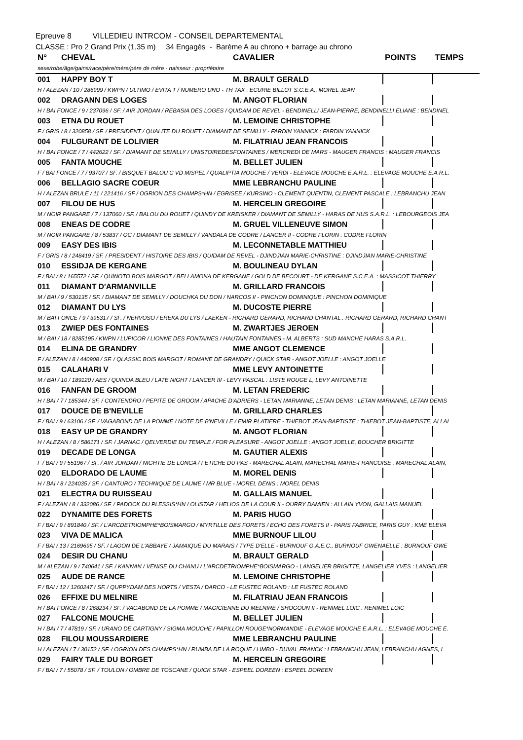Epreuve 8 VILLEDIEU INTRCOM - CONSEIL DEPARTEMENTAL
CLASSE : Pro 2 Grand Prix (1,35 m) 34 Engagés - Barème A au chrono + barrage au chrono
| N° | CHEVAL | CAVALIER | POINTS | TEMPS |
| --- | --- | --- | --- | --- |
| sexe/robe/âge/gains/race/père/mère/père de mère - naisseur : propriétaire | | | | |
| 001 | HAPPY BOY T | M. BRAULT GERALD | | |
| H / ALEZAN / 10 / 286999 / KWPN / ULTIMO / EVITA T / NUMERO UNO - TH TAX : ECURIE BILLOT S.C.E.A., MOREL JEAN | | | | |
| 002 | DRAGANN DES LOGES | M. ANGOT FLORIAN | | |
| H / BAI FONCE / 9 / 237096 / SF. / AIR JORDAN / REBASIA DES LOGES / QUIDAM DE REVEL - BENDINELLI JEAN-PIERRE, BENDINELLI ELIANE : BENDINEL | | | | |
| 003 | ETNA DU ROUET | M. LEMOINE CHRISTOPHE | | |
| F / GRIS / 8 / 320858 / SF. / PRESIDENT / QUALITE DU ROUET / DIAMANT DE SEMILLY - FARDIN YANNICK : FARDIN YANNICK | | | | |
| 004 | FULGURANT DE LOLIVIER | M. FILATRIAU JEAN FRANCOIS | | |
| H / BAI FONCE / 7 / 442622 / SF. / DIAMANT DE SEMILLY / UNISTOIREDESFONTAINES / MERCREDI DE MARS - MAUGER FRANCIS : MAUGER FRANCIS | | | | |
| 005 | FANTA MOUCHE | M. BELLET JULIEN | | |
| F / BAI FONCE / 7 / 93707 / SF. / BISQUET BALOU C VD MISPEL / QUALIPTIA MOUCHE / VERDI - ELEVAGE MOUCHE E.A.R.L. : ELEVAGE MOUCHE E.A.R.L. | | | | |
| 006 | BELLAGIO SACRE COEUR | MME LEBRANCHU PAULINE | | |
| H / ALEZAN BRULE / 11 / 221416 / SF / OGRION DES CHAMPS*HN / EGRISEE / KURSINO - CLEMENT QUENTIN, CLEMENT PASCALE : LEBRANCHU JEAN | | | | |
| 007 | FILOU DE HUS | M. HERCELIN GREGOIRE | | |
| M / NOIR PANGARE / 7 / 137060 / SF. / BALOU DU ROUET / QUINDY DE KREISKER / DIAMANT DE SEMILLY - HARAS DE HUS S.A.R.L. : LEBOURGEOIS JEA | | | | |
| 008 | ENEAS DE CODRE | M. GRUEL VILLENEUVE SIMON | | |
| M / NOIR PANGARE / 8 / 53837 / OC / DIAMANT DE SEMILLY / VANDALA DE CODRE / LANCER II - CODRE FLORIN : CODRE FLORIN | | | | |
| 009 | EASY DES IBIS | M. LECONNETABLE MATTHIEU | | |
| F / GRIS / 8 / 248419 / SF. / PRESIDENT / HISTOIRE DES IBIS / QUIDAM DE REVEL - DJINDJIAN MARIE-CHRISTINE : DJINDJIAN MARIE-CHRISTINE | | | | |
| 010 | ESSIDJA DE KERGANE | M. BOULINEAU DYLAN | | |
| F / BAI / 8 / 165572 / SF. / QUINOTO BOIS MARGOT / BELLAMONA DE KERGANE / GOLD DE BECOURT - DE KERGANE S.C.E.A. : MASSICOT THIERRY | | | | |
| 011 | DIAMANT D'ARMANVILLE | M. GRILLARD FRANCOIS | | |
| M / BAI / 9 / 530135 / SF. / DIAMANT DE SEMILLY / DOUCHKA DU DON / NARCOS II - PINCHON DOMINIQUE : PINCHON DOMINIQUE | | | | |
| 012 | DIAMANT DU LYS | M. DUCOSTE PIERRE | | |
| M / BAI FONCE / 9 / 395317 / SF. / NERVOSO / EREKA DU LYS / LAEKEN - RICHARD GERARD, RICHARD CHANTAL : RICHARD GERARD, RICHARD CHANT | | | | |
| 013 | ZWIEP DES FONTAINES | M. ZWARTJES JEROEN | | |
| M / BAI / 18 / 8285195 / KWPN / LUPICOR / LIONNE DES FONTAINES / HAUTAIN FONTAINES - M. ALBERTS : SUD MANCHE HARAS S.A.R.L. | | | | |
| 014 | ELINA DE GRANDRY | MME ANGOT CLEMENCE | | |
| F / ALEZAN / 8 / 440908 / SF. / QLASSIC BOIS MARGOT / ROMANE DE GRANDRY / QUICK STAR - ANGOT JOELLE : ANGOT JOELLE | | | | |
| 015 | CALAHARI V | MME LEVY ANTOINETTE | | |
| M / BAI / 10 / 189120 / AES / QUINOA BLEU / LATE NIGHT / LANCER III - LEVY PASCAL : LISTE ROUGE L, LEVY ANTOINETTE | | | | |
| 016 | FANFAN DE GROOM | M. LETAN FREDERIC | | |
| H / BAI / 7 / 185344 / SF. / CONTENDRO / PEPITE DE GROOM / APACHE D'ADRIERS - LETAN MARIANNE, LETAN DENIS : LETAN MARIANNE, LETAN DENIS | | | | |
| 017 | DOUCE DE B'NEVILLE | M. GRILLARD CHARLES | | |
| F / BAI / 9 / 63106 / SF. / VAGABOND DE LA POMME / NOTE DE B'NEVILLE / EMIR PLATIERE - THIEBOT JEAN-BAPTISTE : THIEBOT JEAN-BAPTISTE, ALLAI | | | | |
| 018 | EASY UP DE GRANDRY | M. ANGOT FLORIAN | | |
| H / ALEZAN / 8 / 586171 / SF. / JARNAC / QELVERDIE DU TEMPLE / FOR PLEASURE - ANGOT JOELLE : ANGOT JOELLE, BOUCHER BRIGITTE | | | | |
| 019 | DECADE DE LONGA | M. GAUTIER ALEXIS | | |
| F / BAI / 9 / 551967 / SF. / AIR JORDAN / NIGHTIE DE LONGA / FETICHE DU PAS - MARECHAL ALAIN, MARECHAL MARIE-FRANCOISE : MARECHAL ALAIN, | | | | |
| 020 | ELDORADO DE LAUME | M. MOREL DENIS | | |
| H / BAI / 8 / 224035 / SF. / CANTURO / TECHNIQUE DE LAUME / MR BLUE - MOREL DENIS : MOREL DENIS | | | | |
| 021 | ELECTRA DU RUISSEAU | M. GALLAIS MANUEL | | |
| F / ALEZAN / 8 / 332086 / SF. / PADOCK DU PLESSIS*HN / OLISTAR / HELIOS DE LA COUR II - OURRY DAMIEN : ALLAIN YVON, GALLAIS MANUEL | | | | |
| 022 | DYNAMITE DES FORETS | M. PARIS HUGO | | |
| F / BAI / 9 / 891840 / SF. / L'ARCDETRIOMPHE*BOISMARGO / MYRTILLE DES FORETS / ECHO DES FORETS II - PARIS FABRICE, PARIS GUY : KME ELEVA | | | | |
| 023 | VIVA DE MALICA | MME BURNOUF LILOU | | |
| F / BAI / 13 / 2169695 / SF. / LAGON DE L'ABBAYE / JAMAIQUE DU MARAIS / TYPE D'ELLE - BURNOUF G.A.E.C., BURNOUF GWENAELLE : BURNOUF GWE | | | | |
| 024 | DESIR DU CHANU | M. BRAULT GERALD | | |
| M / ALEZAN / 9 / 740641 / SF. / KANNAN / VENISE DU CHANU / L'ARCDETRIOMPHE*BOISMARGO - LANGELIER BRIGITTE, LANGELIER YVES : LANGELIER | | | | |
| 025 | AUDE DE RANCE | M. LEMOINE CHRISTOPHE | | |
| F / BAI / 12 / 1260247 / SF. / QUPPYDAM DES HORTS / VESTA / DARCO - LE FUSTEC ROLAND : LE FUSTEC ROLAND | | | | |
| 026 | EFFIXE DU MELNIRE | M. FILATRIAU JEAN FRANCOIS | | |
| H / BAI FONCE / 8 / 268234 / SF. / VAGABOND DE LA POMME / MAGICIENNE DU MELNIRE / SHOGOUN II - RENIMEL LOIC : RENIMEL LOIC | | | | |
| 027 | FALCONE MOUCHE | M. BELLET JULIEN | | |
| H / BAI / 7 / 47819 / SF. / URANO DE CARTIGNY / SIGMA MOUCHE / PAPILLON ROUGE*NORMANDIE - ELEVAGE MOUCHE E.A.R.L. : ELEVAGE MOUCHE E. | | | | |
| 028 | FILOU MOUSSARDIERE | MME LEBRANCHU PAULINE | | |
| H / ALEZAN / 7 / 30152 / SF. / OGRION DES CHAMPS*HN / RUMBA DE LA ROQUE / LIMBO - DUVAL FRANCK : LEBRANCHU JEAN, LEBRANCHU AGNES, L | | | | |
| 029 | FAIRY TALE DU BORGET | M. HERCELIN GREGOIRE | | |
| F / BAI / 7 / 55078 / SF. / TOULON / OMBRE DE TOSCANE / QUICK STAR - ESPEEL DOREEN : ESPEEL DOREEN | | | | |